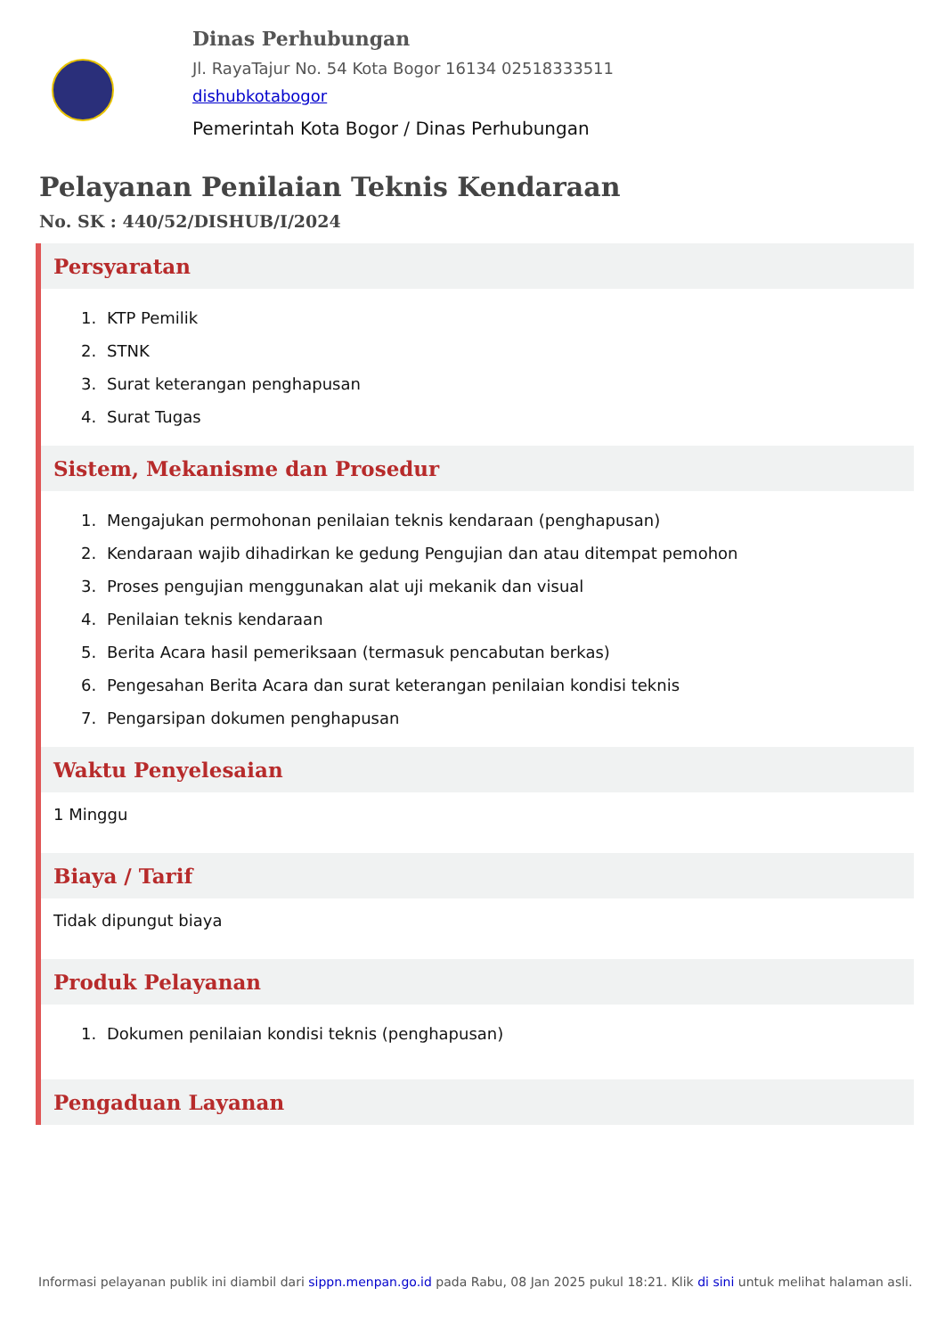Dinas Perhubungan
Jl. RayaTajur No. 54 Kota Bogor 16134 02518333511
dishubkotabogor
Pemerintah Kota Bogor / Dinas Perhubungan
Pelayanan Penilaian Teknis Kendaraan
No. SK : 440/52/DISHUB/I/2024
Persyaratan
1. KTP Pemilik
2. STNK
3. Surat keterangan penghapusan
4. Surat Tugas
Sistem, Mekanisme dan Prosedur
1. Mengajukan permohonan penilaian teknis kendaraan (penghapusan)
2. Kendaraan wajib dihadirkan ke gedung Pengujian dan atau ditempat pemohon
3. Proses pengujian menggunakan alat uji mekanik dan visual
4. Penilaian teknis kendaraan
5. Berita Acara hasil pemeriksaan (termasuk pencabutan berkas)
6. Pengesahan Berita Acara dan surat keterangan penilaian kondisi teknis
7. Pengarsipan dokumen penghapusan
Waktu Penyelesaian
1 Minggu
Biaya / Tarif
Tidak dipungut biaya
Produk Pelayanan
1. Dokumen penilaian kondisi teknis (penghapusan)
Pengaduan Layanan
Informasi pelayanan publik ini diambil dari sippn.menpan.go.id pada Rabu, 08 Jan 2025 pukul 18:21. Klik di sini untuk melihat halaman asli.